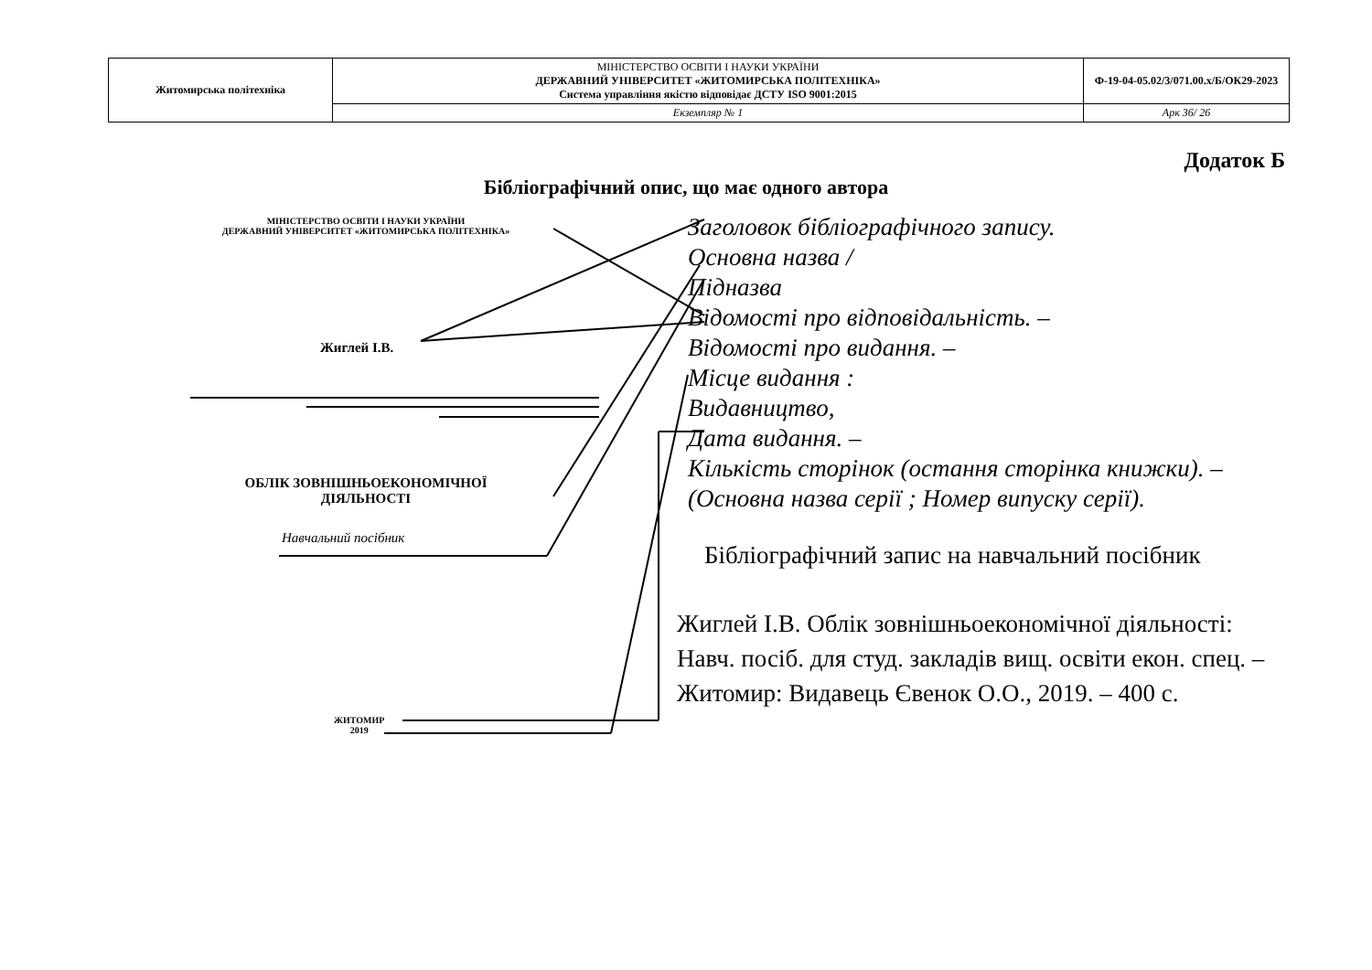| Житомирська політехніка | МІНІСТЕРСТВО ОСВІТИ І НАУКИ УКРАЇНИ ДЕРЖАВНИЙ УНІВЕРСИТЕТ «ЖИТОМИРСЬКА ПОЛІТЕХНІКА» Система управління якістю відповідає ДСТУ ISO 9001:2015 | Ф-19-04-05.02/3/071.00.х/Б/ОК29-2023 |
| | Екземпляр № 1 | Арк 36/ 26 |
Додаток Б
Бібліографічний опис, що має одного автора
МІНІСТЕРСТВО ОСВІТИ І НАУКИ УКРАЇНИ
ДЕРЖАВНИЙ УНІВЕРСИТЕТ «ЖИТОМИРСЬКА ПОЛІТЕХНІКА»
Жиглей І.В.
ОБЛІК ЗОВНІШНЬОЕКОНОМІЧНОЇ ДІЯЛЬНОСТІ
Навчальний посібник
ЖИТОМИР
2019
Заголовок бібліографічного запису.
Основна назва /
Підназва
Відомості про відповідальність. –
Відомості про видання. –
Місце видання :
Видавництво,
Дата видання. –
Кількість сторінок (остання сторінка книжки). –
(Основна назва серії ; Номер випуску серії).
Бібліографічний запис на навчальний посібник
Жиглей І.В. Облік зовнішньоекономічної діяльності: Навч. посіб. для студ. закладів вищ. освіти екон. спец. – Житомир: Видавець Євенок О.О., 2019. – 400 с.